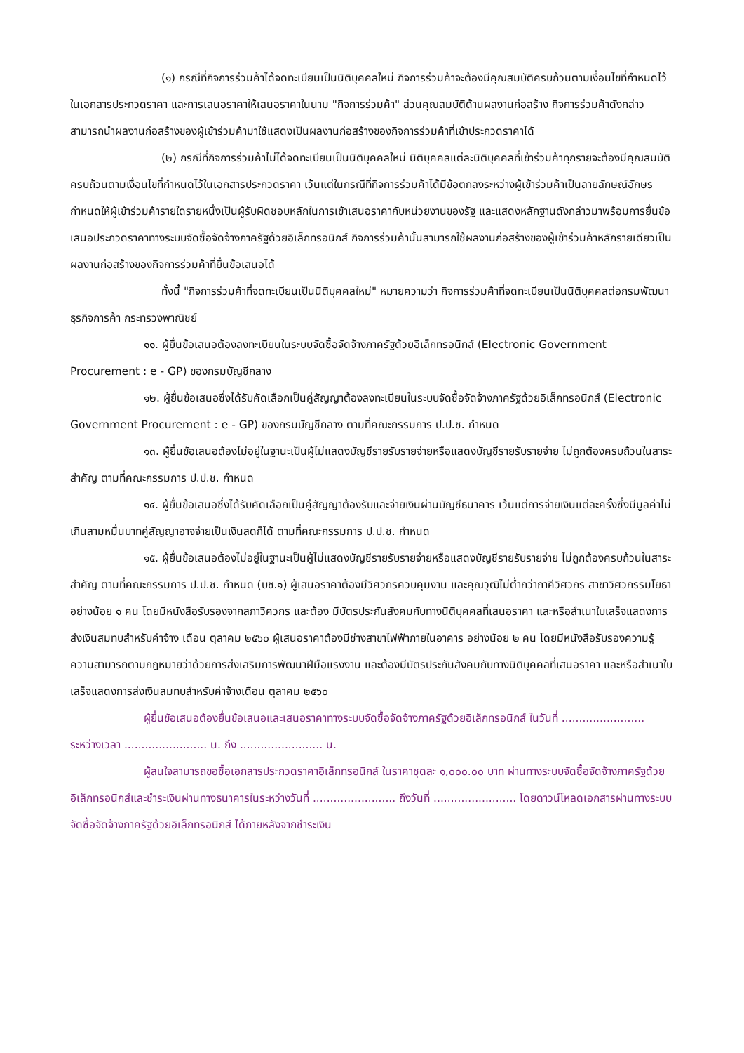(๑) กรณีที่กิจการร่วมค้าได้จดทะเบียนเป็นนิติบุคคลใหม่ กิจการร่วมค้าจะต้องมีคุณสมบัติครบถ้วนตามเงื่อนไขที่กำหนดไว้ในเอกสารประกวดราคา และการเสนอราคาให้เสนอราคาในนาม "กิจการร่วมค้า" ส่วนคุณสมบัติด้านผลงานก่อสร้าง กิจการร่วมค้าดังกล่าวสามารถนำผลงานก่อสร้างของผู้เข้าร่วมค้ามาใช้แสดงเป็นผลงานก่อสร้างของกิจการร่วมค้าที่เข้าประกวดราคาได้
(๒) กรณีที่กิจการร่วมค้าไม่ได้จดทะเบียนเป็นนิติบุคคลใหม่ นิติบุคคลแต่ละนิติบุคคลที่เข้าร่วมค้าทุกรายจะต้องมีคุณสมบัติครบถ้วนตามเงื่อนไขที่กำหนดไว้ในเอกสารประกวดราคา เว้นแต่ในกรณีที่กิจการร่วมค้าได้มีข้อตกลงระหว่างผู้เข้าร่วมค้าเป็นลายลักษณ์อักษรกำหนดให้ผู้เข้าร่วมค้ารายใดรายหนึ่งเป็นผู้รับผิดชอบหลักในการเข้าเสนอราคากับหน่วยงานของรัฐ และแสดงหลักฐานดังกล่าวมาพร้อมการยื่นข้อเสนอประกวดราคาทางระบบจัดซื้อจัดจ้างภาครัฐด้วยอิเล็กทรอนิกส์ กิจการร่วมค้านั้นสามารถใช้ผลงานก่อสร้างของผู้เข้าร่วมค้าหลักรายเดียวเป็นผลงานก่อสร้างของกิจการร่วมค้าที่ยื่นข้อเสนอได้
ทั้งนี้ "กิจการร่วมค้าที่จดทะเบียนเป็นนิติบุคคลใหม่" หมายความว่า กิจการร่วมค้าที่จดทะเบียนเป็นนิติบุคคลต่อกรมพัฒนาธุรกิจการค้า กระทรวงพาณิชย์
๑๑. ผู้ยื่นข้อเสนอต้องลงทะเบียนในระบบจัดซื้อจัดจ้างภาครัฐด้วยอิเล็กทรอนิกส์ (Electronic Government Procurement : e - GP) ของกรมบัญชีกลาง
๑๒. ผู้ยื่นข้อเสนอซึ่งได้รับคัดเลือกเป็นคู่สัญญาต้องลงทะเบียนในระบบจัดซื้อจัดจ้างภาครัฐด้วยอิเล็กทรอนิกส์ (Electronic Government Procurement : e - GP) ของกรมบัญชีกลาง ตามที่คณะกรรมการ ป.ป.ช. กำหนด
๑๓. ผู้ยื่นข้อเสนอต้องไม่อยู่ในฐานะเป็นผู้ไม่แสดงบัญชีรายรับรายจ่ายหรือแสดงบัญชีรายรับรายจ่าย ไม่ถูกต้องครบถ้วนในสาระสำคัญ ตามที่คณะกรรมการ ป.ป.ช. กำหนด
๑๔. ผู้ยื่นข้อเสนอซึ่งได้รับคัดเลือกเป็นคู่สัญญาต้องรับและจ่ายเงินผ่านบัญชีธนาคาร เว้นแต่การจ่ายเงินแต่ละครั้งซึ่งมีมูลค่าไม่เกินสามหมื่นบาทคู่สัญญาอาจจ่ายเป็นเงินสดก็ได้ ตามที่คณะกรรมการ ป.ป.ช. กำหนด
๑๕. ผู้ยื่นข้อเสนอต้องไม่อยู่ในฐานะเป็นผู้ไม่แสดงบัญชีรายรับรายจ่ายหรือแสดงบัญชีรายรับรายจ่าย ไม่ถูกต้องครบถ้วนในสาระสำคัญ ตามที่คณะกรรมการ ป.ป.ช. กำหนด (บช.๑) ผู้เสนอราคาต้องมีวิศวกรควบคุมงาน และคุณวุฒิไม่ต่ำกว่าภาคีวิศวกร สาขาวิศวกรรมโยธา อย่างน้อย ๑ คน โดยมีหนังสือรับรองจากสภาวิศวกร และต้อง มีบัตรประกันสังคมกับทางนิติบุคคลที่เสนอราคา และหรือสำเนาใบเสร็จแสดงการส่งเงินสมทบสำหรับค่าจ้าง เดือน ตุลาคม ๒๕๖๐ ผู้เสนอราคาต้องมีช่างสาขาไฟฟ้าภายในอาคาร อย่างน้อย ๒ คน โดยมีหนังสือรับรองความรู้ความสามารถตามกฎหมายว่าด้วยการส่งเสริมการพัฒนาฝีมือแรงงาน และต้องมีบัตรประกันสังคมกับทางนิติบุคคลที่เสนอราคา และหรือสำเนาใบเสร็จแสดงการส่งเงินสมทบสำหรับค่าจ้างเดือน ตุลาคม ๒๕๖๐
ผู้ยื่นข้อเสนอต้องยื่นข้อเสนอและเสนอราคาทางระบบจัดซื้อจัดจ้างภาครัฐด้วยอิเล็กทรอนิกส์ ในวันที่ ........................ ระหว่างเวลา ........................ น. ถึง ........................ น.
ผู้สนใจสามารถขอซื้อเอกสารประกวดราคาอิเล็กทรอนิกส์ ในราคาชุดละ ๑,๐๐๐.๐๐ บาท ผ่านทางระบบจัดซื้อจัดจ้างภาครัฐด้วยอิเล็กทรอนิกส์และชำระเงินผ่านทางธนาคารในระหว่างวันที่ ........................ ถึงวันที่ ........................ โดยดาวน์โหลดเอกสารผ่านทางระบบจัดซื้อจัดจ้างภาครัฐด้วยอิเล็กทรอนิกส์ ได้ภายหลังจากชำระเงิน